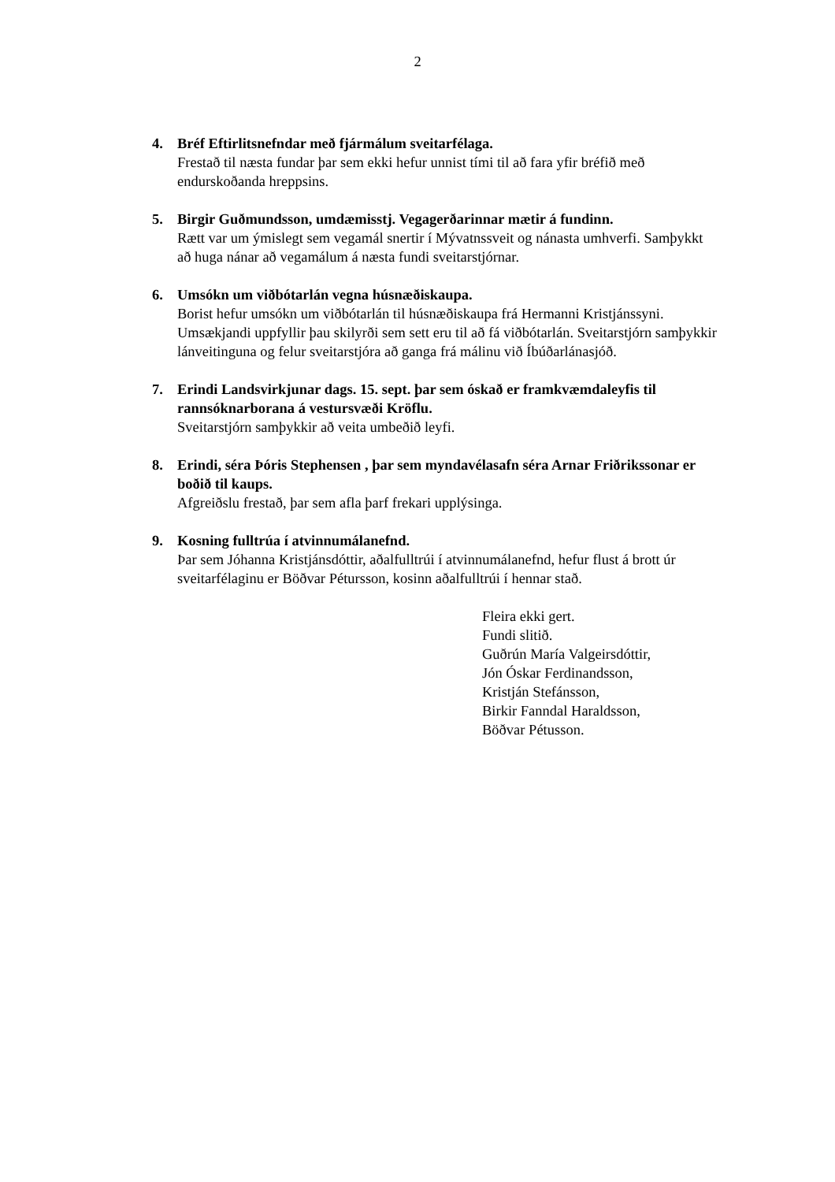2
4. Bréf Eftirlitsnefndar með fjármálum sveitarfélaga.
Frestað til næsta fundar þar sem ekki hefur unnist tími til að fara yfir bréfið með endurskoðanda hreppsins.
5. Birgir Guðmundsson, umdæmisstj. Vegagerðarinnar mætir á fundinn.
Rætt var um ýmislegt sem vegamál snertir í Mývatnssveit og nánasta umhverfi. Samþykkt að huga nánar að vegamálum á næsta fundi sveitarstjórnar.
6. Umsókn um viðbótarlán vegna húsnæðiskaupa.
Borist hefur umsókn um viðbótarlán til húsnæðiskaupa frá Hermanni Kristjánssyni. Umsækjandi uppfyllir þau skilyrði sem sett eru til að fá viðbótarlán. Sveitarstjórn samþykkir lánveitinguna og felur sveitarstjóra að ganga frá málinu við Íbúðarlánasjóð.
7. Erindi Landsvirkjunar dags. 15. sept. þar sem óskað er framkvæmdaleyfis til rannsóknarborana á vestursvæði Kröflu.
Sveitarstjórn samþykkir að veita umbeðið leyfi.
8. Erindi, séra Þóris Stephensen , þar sem myndavélasafn séra Arnar Friðrikssonar er boðið til kaups.
Afgreiðslu frestað, þar sem afla þarf frekari upplýsinga.
9. Kosning fulltrúa í atvinnumálanefnd.
Þar sem Jóhanna Kristjánsdóttir, aðalfulltrúi í atvinnumálanefnd, hefur flust á brott úr sveitarfélaginu er Böðvar Pétursson, kosinn aðalfulltrúi í hennar stað.
Fleira ekki gert.
Fundi slitið.
Guðrún María Valgeirsdóttir,
Jón Óskar Ferdinandsson,
Kristján Stefánsson,
Birkir Fanndal Haraldsson,
Böðvar Pétusson.